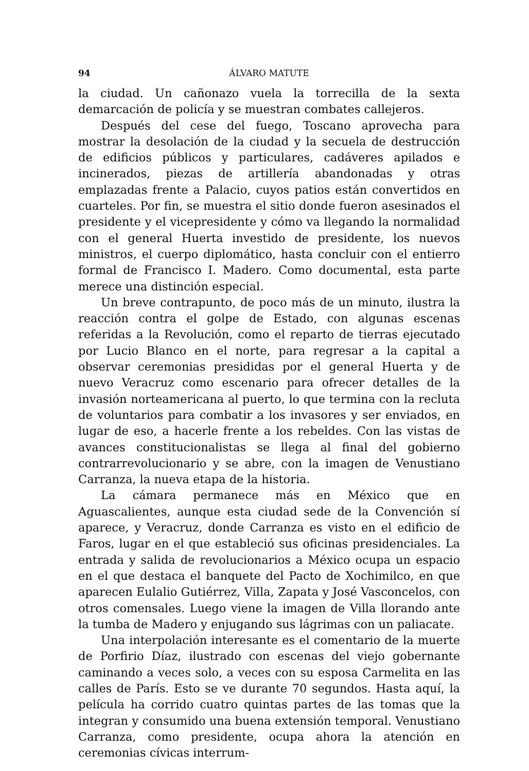94 ÁLVARO MATUTE
la ciudad. Un cañonazo vuela la torrecilla de la sexta demarcación de policía y se muestran combates callejeros.
Después del cese del fuego, Toscano aprovecha para mostrar la desolación de la ciudad y la secuela de destrucción de edificios públicos y particulares, cadáveres apilados e incinerados, piezas de artillería abandonadas y otras emplazadas frente a Palacio, cuyos patios están convertidos en cuarteles. Por fin, se muestra el sitio donde fueron asesinados el presidente y el vicepresidente y cómo va llegando la normalidad con el general Huerta investido de presidente, los nuevos ministros, el cuerpo diplomático, hasta concluir con el entierro formal de Francisco I. Madero. Como documental, esta parte merece una distinción especial.
Un breve contrapunto, de poco más de un minuto, ilustra la reacción contra el golpe de Estado, con algunas escenas referidas a la Revolución, como el reparto de tierras ejecutado por Lucio Blanco en el norte, para regresar a la capital a observar ceremonias presididas por el general Huerta y de nuevo Veracruz como escenario para ofrecer detalles de la invasión norteamericana al puerto, lo que termina con la recluta de voluntarios para combatir a los invasores y ser enviados, en lugar de eso, a hacerle frente a los rebeldes. Con las vistas de avances constitucionalistas se llega al final del gobierno contrarrevolucionario y se abre, con la imagen de Venustiano Carranza, la nueva etapa de la historia.
La cámara permanece más en México que en Aguascalientes, aunque esta ciudad sede de la Convención sí aparece, y Veracruz, donde Carranza es visto en el edificio de Faros, lugar en el que estableció sus oficinas presidenciales. La entrada y salida de revolucionarios a México ocupa un espacio en el que destaca el banquete del Pacto de Xochimilco, en que aparecen Eulalio Gutiérrez, Villa, Zapata y José Vasconcelos, con otros comensales. Luego viene la imagen de Villa llorando ante la tumba de Madero y enjugando sus lágrimas con un paliacate.
Una interpolación interesante es el comentario de la muerte de Porfirio Díaz, ilustrado con escenas del viejo gobernante caminando a veces solo, a veces con su esposa Carmelita en las calles de París. Esto se ve durante 70 segundos. Hasta aquí, la película ha corrido cuatro quintas partes de las tomas que la integran y consumido una buena extensión temporal. Venustiano Carranza, como presidente, ocupa ahora la atención en ceremonias cívicas interrum-